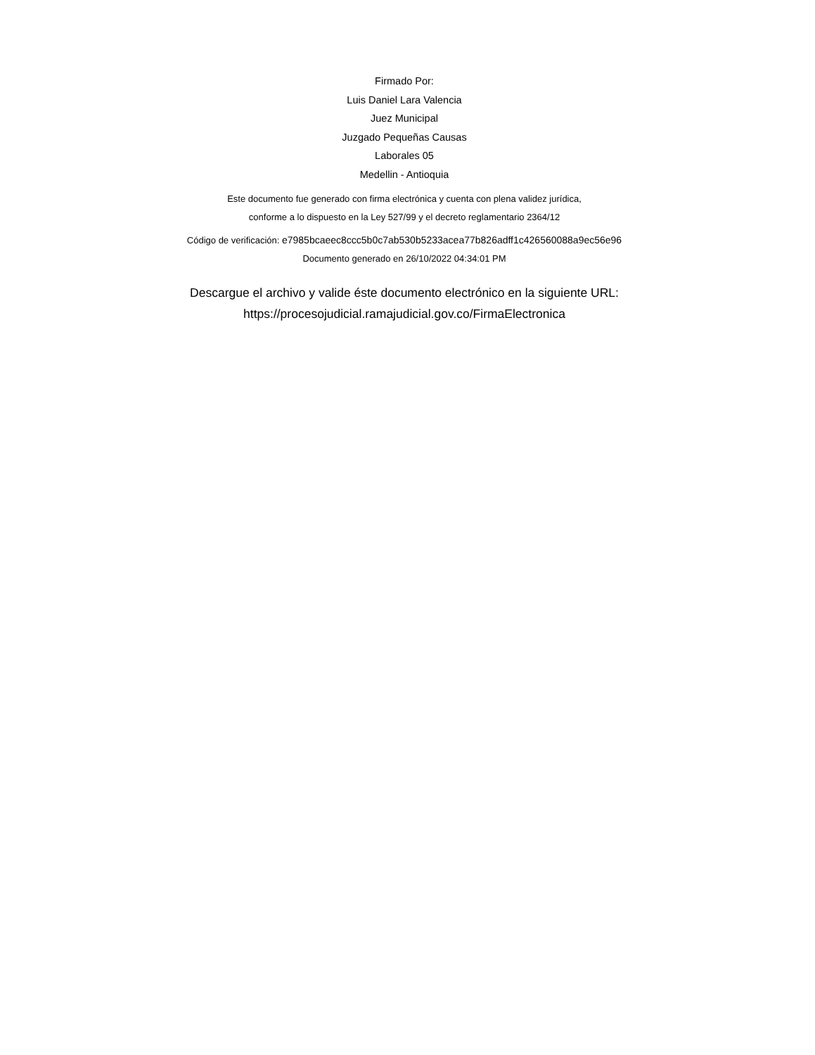Firmado Por:
Luis Daniel Lara Valencia
Juez Municipal
Juzgado Pequeñas Causas
Laborales 05
Medellin - Antioquia
Este documento fue generado con firma electrónica y cuenta con plena validez jurídica,
conforme a lo dispuesto en la Ley 527/99 y el decreto reglamentario 2364/12
Código de verificación: e7985bcaeec8ccc5b0c7ab530b5233acea77b826adff1c426560088a9ec56e96
Documento generado en 26/10/2022 04:34:01 PM
Descargue el archivo y valide éste documento electrónico en la siguiente URL:
https://procesojudicial.ramajudicial.gov.co/FirmaElectronica